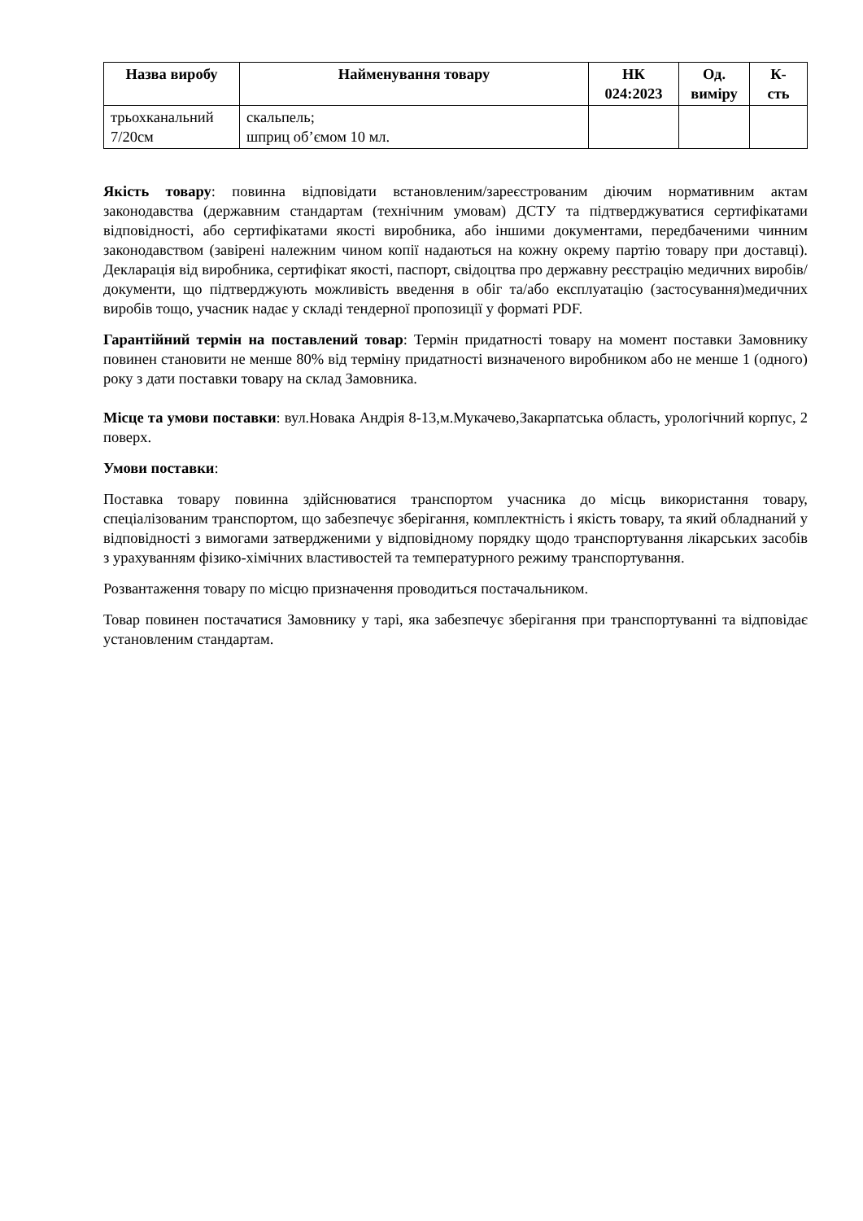| Назва виробу | Найменування товару | НК 024:2023 | Од. виміру | К- сть |
| --- | --- | --- | --- | --- |
| трьохканальний 7/20см | скальпель; шприц об’ємом 10 мл. | | | |
Якість товару: повинна відповідати встановленим/зареєстрованим діючим нормативним актам законодавства (державним стандартам (технічним умовам) ДСТУ та підтверджуватися сертифікатами відповідності, або сертифікатами якості виробника, або іншими документами, передбаченими чинним законодавством (завірені належним чином копії надаються на кожну окрему партію товару при доставці). Декларація від виробника, сертифікат якості, паспорт, свідоцтва про державну реєстрацію медичних виробів/документи, що підтверджують можливість введення в обіг та/або експлуатацію (застосування)медичних виробів тощо, учасник надає у складі тендерної пропозиції у форматі PDF.
Гарантійний термін на поставлений товар: Термін придатності товару на момент поставки Замовнику повинен становити не менше 80% від терміну придатності визначеного виробником або не менше 1 (одного) року з дати поставки товару на склад Замовника.
Місце та умови поставки: вул.Новака Андрія 8-13,м.Мукачево,Закарпатська область, урологічний корпус, 2 поверх.
Умови поставки:
Поставка товару повинна здійснюватися транспортом учасника до місць використання товару, спеціалізованим транспортом, що забезпечує зберігання, комплектність і якість товару, та який обладнаний у відповідності з вимогами затвердженими у відповідному порядку щодо транспортування лікарських засобів з урахуванням фізико-хімічних властивостей та температурного режиму транспортування.
Розвантаження товару по місцю призначення проводиться постачальником.
Товар повинен постачатися Замовнику у тарі, яка забезпечує зберігання при транспортуванні та відповідає установленим стандартам.